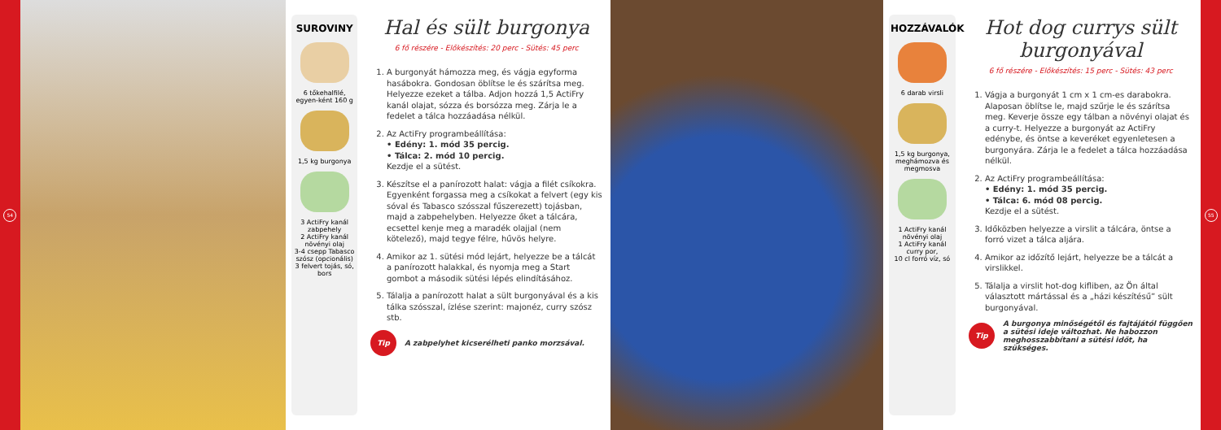54
SUROVINY
6 tőkehalfilé, egyen-ként 160 g
1,5 kg burgonya
3 ActiFry kanál zabpehely
2 ActiFry kanál növényi olaj
3-4 csepp Tabasco szósz (opcionális)
3 felvert tojás, só, bors
Hal és sült burgonya
6 fő részére - Előkészítés: 20 perc - Sütés: 45 perc
1. A burgonyát hámozza meg, és vágja egyforma hasábokra. Gondosan öblítse le és szárítsa meg. Helyezze ezeket a tálba. Adjon hozzá 1,5 ActiFry kanál olajat, sózza és borsózza meg. Zárja le a fedelet a tálca hozzáadása nélkül.
2. Az ActiFry programbeállítása:
• Edény: 1. mód 35 percig.
• Tálca: 2. mód 10 percig.
Kezdje el a sütést.
3. Készítse el a panírozott halat: vágja a filét csíkokra. Egyenként forgassa meg a csíkokat a felvert (egy kis sóval és Tabasco szósszal fűszerezett) tojásban, majd a zabpehelyben. Helyezze őket a tálcára, ecsettel kenje meg a maradék olajjal (nem kötelező), majd tegye félre, hűvös helyre.
4. Amikor az 1. sütési mód lejárt, helyezze be a tálcát a panírozott halakkal, és nyomja meg a Start gombot a második sütési lépés elindításához.
5. Tálalja a panírozott halat a sült burgonyával és a kis tálka szósszal, ízlése szerint: majonéz, curry szósz stb.
Tip A zabpelyhet kicserélheti panko morzsával.
HOZZÁVALÓK
6 darab virsli
1,5 kg burgonya, meghámozva és megmosva
1 ActiFry kanál növényi olaj
1 ActiFry kanál curry por,
10 cl forró víz, só
Hot dog currys sült burgonyával
6 fő részére - Előkészítés: 15 perc - Sütés: 43 perc
1. Vágja a burgonyát 1 cm x 1 cm-es darabokra. Alaposan öblítse le, majd szűrje le és szárítsa meg. Keverje össze egy tálban a növényi olajat és a curry-t. Helyezze a burgonyát az ActiFry edénybe, és öntse a keveréket egyenletesen a burgonyára. Zárja le a fedelet a tálca hozzáadása nélkül.
2. Az ActiFry programbeállítása:
• Edény: 1. mód 35 percig.
• Tálca: 6. mód 08 percig.
Kezdje el a sütést.
3. Időközben helyezze a virslit a tálcára, öntse a forró vizet a tálca aljára.
4. Amikor az időzítő lejárt, helyezze be a tálcát a virslikkel.
5. Tálalja a virslit hot-dog kifliben, az Ön által választott mártással és a „házi készítésű” sült burgonyával.
Tip A burgonya minőségétől és fajtájától függően a sütési ideje változhat. Ne habozzon meghosszabbítani a sütési időt, ha szükséges.
55